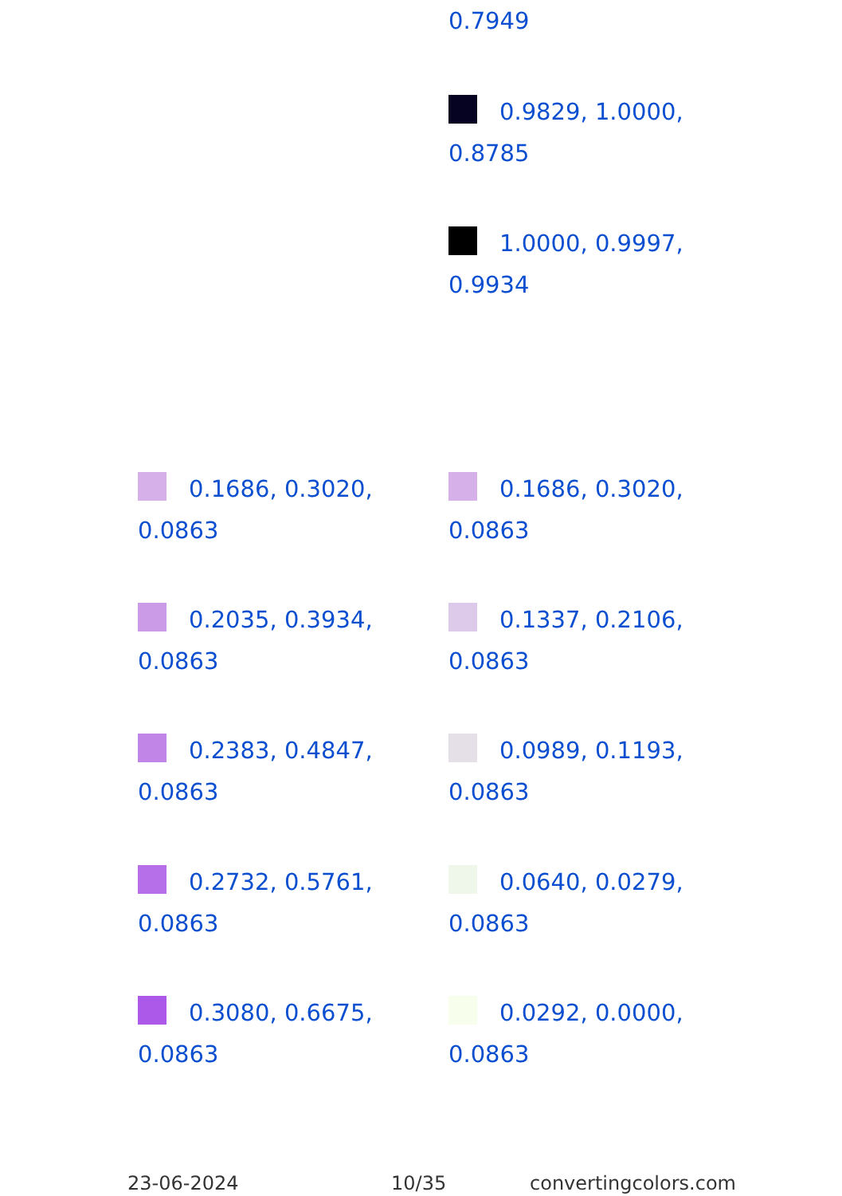0.7949
0.9829, 1.0000, 0.8785
1.0000, 0.9997, 0.9934
0.1686, 0.3020, 0.0863
0.1686, 0.3020, 0.0863
0.2035, 0.3934, 0.0863
0.1337, 0.2106, 0.0863
0.2383, 0.4847, 0.0863
0.0989, 0.1193, 0.0863
0.2732, 0.5761, 0.0863
0.0640, 0.0279, 0.0863
0.3080, 0.6675, 0.0863
0.0292, 0.0000, 0.0863
23-06-2024 10/35 convertingcolors.com